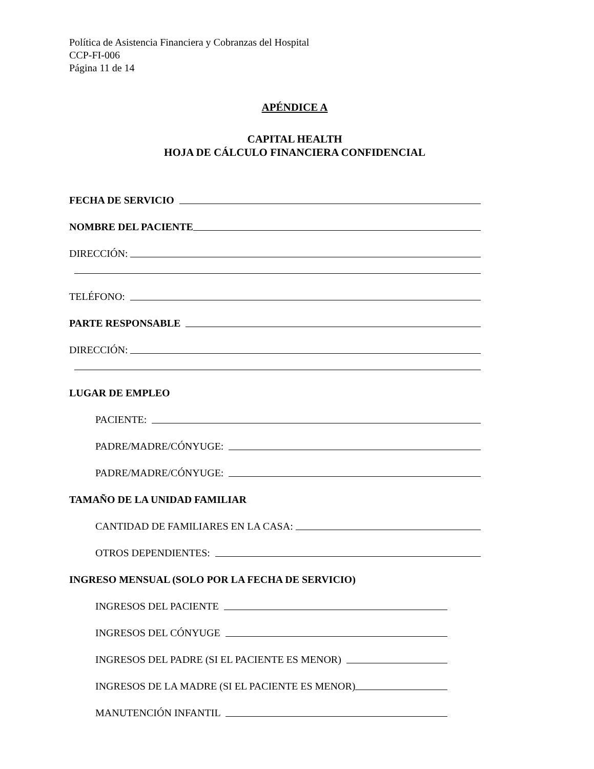Política de Asistencia Financiera y Cobranzas del Hospital
CCP-FI-006
Página 11 de 14
APÉNDICE A
CAPITAL HEALTH
HOJA DE CÁLCULO FINANCIERA CONFIDENCIAL
FECHA DE SERVICIO
NOMBRE DEL PACIENTE
DIRECCIÓN:
TELÉFONO:
PARTE RESPONSABLE
DIRECCIÓN:
LUGAR DE EMPLEO
PACIENTE:
PADRE/MADRE/CÓNYUGE:
PADRE/MADRE/CÓNYUGE:
TAMAÑO DE LA UNIDAD FAMILIAR
CANTIDAD DE FAMILIARES EN LA CASA:
OTROS DEPENDIENTES:
INGRESO MENSUAL (SOLO POR LA FECHA DE SERVICIO)
INGRESOS DEL PACIENTE
INGRESOS DEL CÓNYUGE
INGRESOS DEL PADRE (SI EL PACIENTE ES MENOR)
INGRESOS DE LA MADRE (SI EL PACIENTE ES MENOR)
MANUTENCIÓN INFANTIL